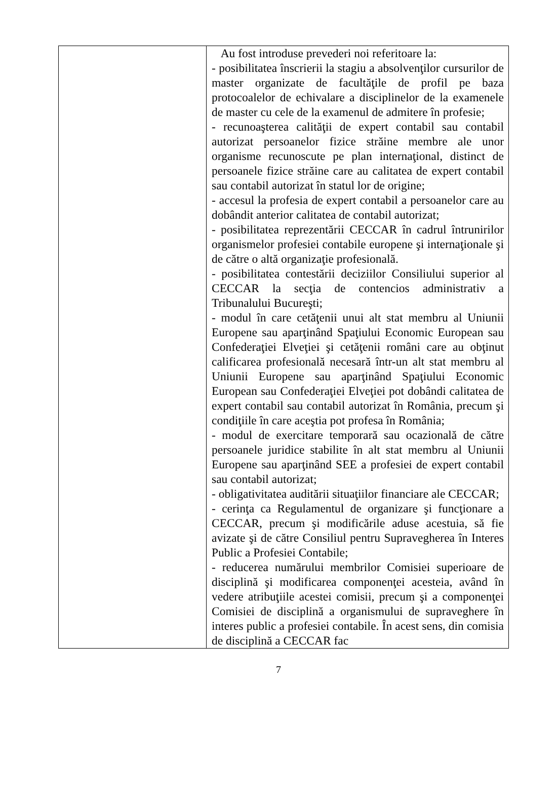| | Au fost introduse prevederi noi referitoare la: - posibilitatea înscrierii la stagiu a absolvenţilor cursurilor de master organizate de facultăţile de profil pe baza protocoalelor de echivalare a disciplinelor de la examenele de master cu cele de la examenul de admitere în profesie; - recunoaşterea calităţii de expert contabil sau contabil autorizat persoanelor fizice străine membre ale unor organisme recunoscute pe plan internaţional, distinct de persoanele fizice străine care au calitatea de expert contabil sau contabil autorizat în statul lor de origine; - accesul la profesia de expert contabil a persoanelor care au dobândit anterior calitatea de contabil autorizat; - posibilitatea reprezentării CECCAR în cadrul întrunirilor organismelor profesiei contabile europene şi internaţionale şi de către o altă organizaţie profesională. - posibilitatea contestării deciziilor Consiliului superior al CECCAR la secţia de contencios administrativ a Tribunalului Bucureşti; - modul în care cetăţenii unui alt stat membru al Uniunii Europene sau aparţinând Spaţiului Economic European sau Confederaţiei Elveţiei şi cetăţenii români care au obţinut calificarea profesională necesară într-un alt stat membru al Uniunii Europene sau aparţinând Spaţiului Economic European sau Confederaţiei Elveţiei pot dobândi calitatea de expert contabil sau contabil autorizat în România, precum şi condiţiile în care aceştia pot profesa în România; - modul de exercitare temporară sau ocazională de către persoanele juridice stabilite în alt stat membru al Uniunii Europene sau aparţinând SEE a profesiei de expert contabil sau contabil autorizat; - obligativitatea auditării situaţiilor financiare ale CECCAR; - cerinţa ca Regulamentul de organizare şi funcţionare a CECCAR, precum şi modificările aduse acestuia, să fie avizate şi de către Consiliul pentru Supravegherea în Interes Public a Profesiei Contabile; - reducerea numărului membrilor Comisiei superioare de disciplină şi modificarea componenţei acesteia, având în vedere atribuţiile acestei comisii, precum şi a componenţei Comisiei de disciplină a organismului de supraveghere în interes public a profesiei contabile. În acest sens, din comisia de disciplină a CECCAR fac |
7